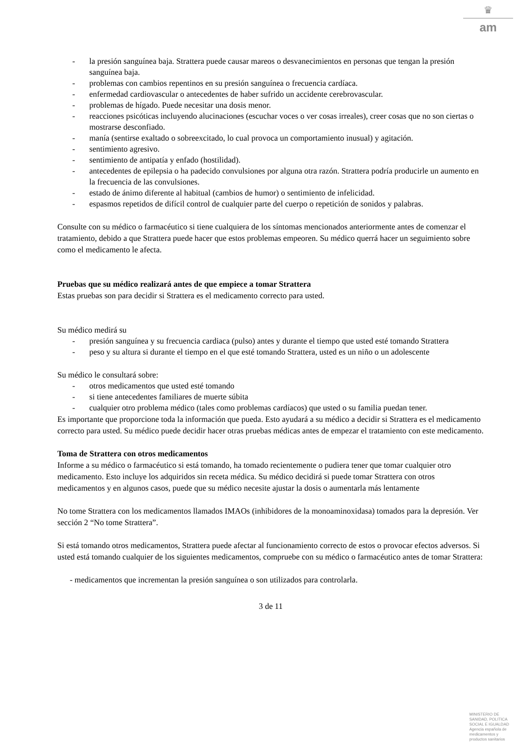♛
am
- la presión sanguínea baja. Strattera puede causar mareos o desvanecimientos en personas que tengan la presión sanguínea baja.
- problemas con cambios repentinos en su presión sanguínea o frecuencia cardíaca.
- enfermedad cardiovascular o antecedentes de haber sufrido un accidente cerebrovascular.
- problemas de hígado. Puede necesitar una dosis menor.
- reacciones psicóticas incluyendo alucinaciones (escuchar voces o ver cosas irreales), creer cosas que no son ciertas o mostrarse desconfiado.
- manía (sentirse exaltado o sobreexcitado, lo cual provoca un comportamiento inusual) y agitación.
- sentimiento agresivo.
- sentimiento de antipatía y enfado (hostilidad).
- antecedentes de epilepsia o ha padecido convulsiones por alguna otra razón. Strattera podría producirle un aumento en la frecuencia de las convulsiones.
- estado de ánimo diferente al habitual (cambios de humor) o sentimiento de infelicidad.
- espasmos repetidos de difícil control de cualquier parte del cuerpo o repetición de sonidos y palabras.
Consulte con su médico o farmacéutico si tiene cualquiera de los síntomas mencionados anteriormente antes de comenzar el tratamiento, debido a que Strattera puede hacer que estos problemas empeoren. Su médico querrá hacer un seguimiento sobre como el medicamento le afecta.
Pruebas que su médico realizará antes de que empiece a tomar Strattera
Estas pruebas son para decidir si Strattera es el medicamento correcto para usted.
Su médico medirá su
- presión sanguínea y su frecuencia cardiaca (pulso) antes y durante el tiempo que usted esté tomando Strattera
- peso y su altura si durante el tiempo en el que esté tomando Strattera, usted es un niño o un adolescente
Su médico le consultará sobre:
- otros medicamentos que usted esté tomando
- si tiene antecedentes familiares de muerte súbita
- cualquier otro problema médico (tales como problemas cardíacos) que usted o su familia puedan tener.
Es importante que proporcione toda la información que pueda. Esto ayudará a su médico a decidir si Strattera es el medicamento correcto para usted. Su médico puede decidir hacer otras pruebas médicas antes de empezar el tratamiento con este medicamento.
Toma de Strattera con otros medicamentos
Informe a su médico o farmacéutico si está tomando, ha tomado recientemente o pudiera tener que tomar cualquier otro medicamento. Esto incluye los adquiridos sin receta médica. Su médico decidirá si puede tomar Strattera con otros medicamentos y en algunos casos, puede que su médico necesite ajustar la dosis o aumentarla más lentamente
No tome Strattera con los medicamentos llamados IMAOs (inhibidores de la monoaminoxidasa) tomados para la depresión. Ver sección 2 “No tome Strattera”.
Si está tomando otros medicamentos, Strattera puede afectar al funcionamiento correcto de estos o provocar efectos adversos. Si usted está tomando cualquier de los siguientes medicamentos, compruebe con su médico o farmacéutico antes de tomar Strattera:
- medicamentos que incrementan la presión sanguínea o son utilizados para controlarla.
3 de 11
MINISTERIO DE
SANIDAD, POLITICA
SOCIAL E IGUALDAD
Agencia española de
medicamentos y
productos sanitarios